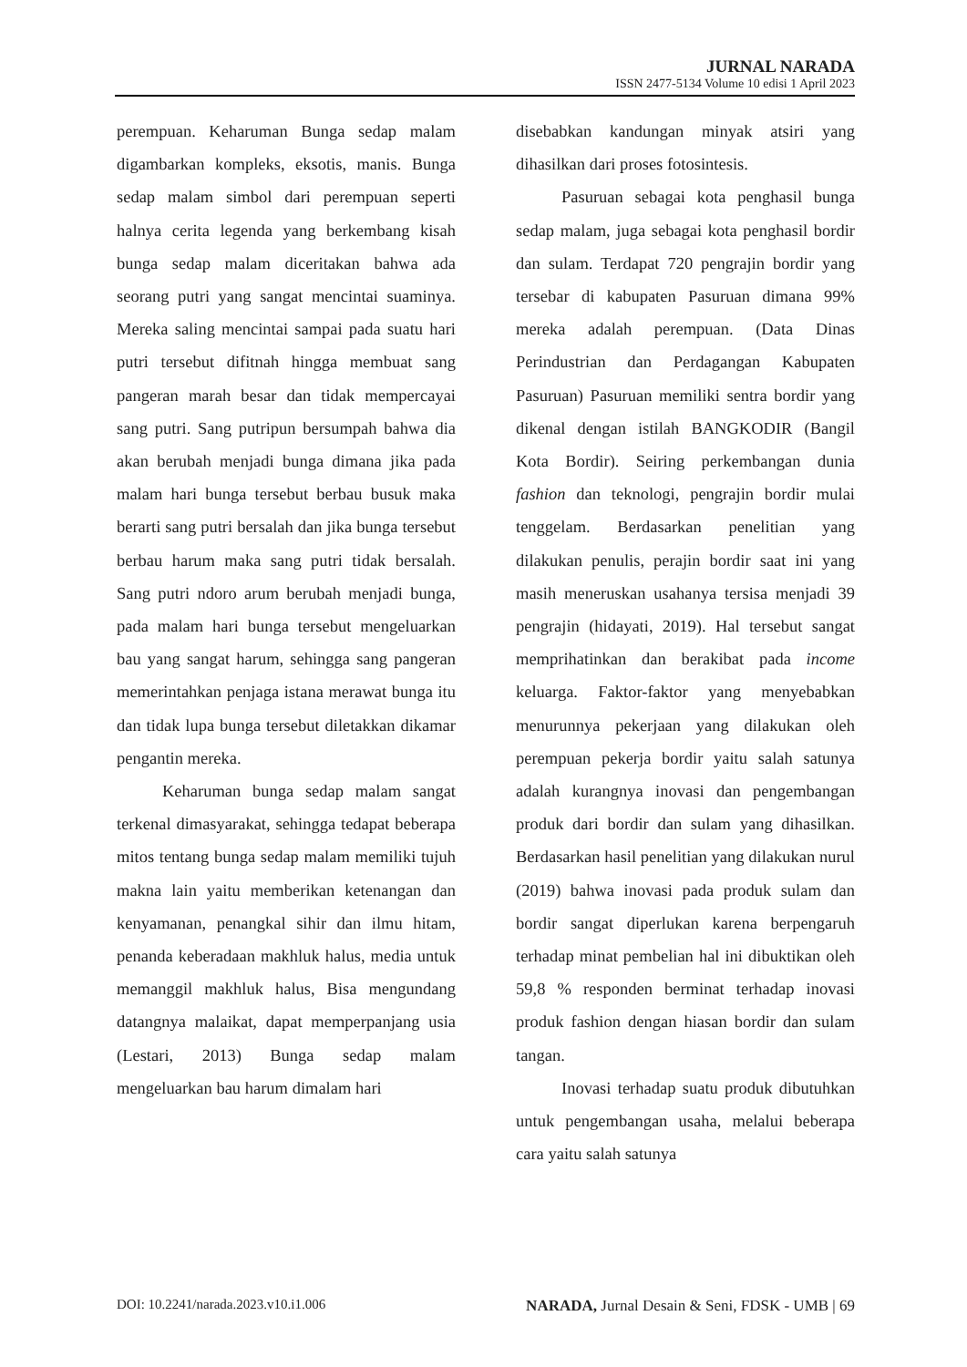JURNAL NARADA
ISSN 2477-5134 Volume 10 edisi 1 April 2023
perempuan. Keharuman Bunga sedap malam digambarkan kompleks, eksotis, manis. Bunga sedap malam simbol dari perempuan seperti halnya cerita legenda yang berkembang kisah bunga sedap malam diceritakan bahwa ada seorang putri yang sangat mencintai suaminya. Mereka saling mencintai sampai pada suatu hari putri tersebut difitnah hingga membuat sang pangeran marah besar dan tidak mempercayai sang putri. Sang putripun bersumpah bahwa dia akan berubah menjadi bunga dimana jika pada malam hari bunga tersebut berbau busuk maka berarti sang putri bersalah dan jika bunga tersebut berbau harum maka sang putri tidak bersalah. Sang putri ndoro arum berubah menjadi bunga, pada malam hari bunga tersebut mengeluarkan bau yang sangat harum, sehingga sang pangeran memerintahkan penjaga istana merawat bunga itu dan tidak lupa bunga tersebut diletakkan dikamar pengantin mereka.
Keharuman bunga sedap malam sangat terkenal dimasyarakat, sehingga tedapat beberapa mitos tentang bunga sedap malam memiliki tujuh makna lain yaitu memberikan ketenangan dan kenyamanan, penangkal sihir dan ilmu hitam, penanda keberadaan makhluk halus, media untuk memanggil makhluk halus, Bisa mengundang datangnya malaikat, dapat memperpanjang usia (Lestari, 2013) Bunga sedap malam mengeluarkan bau harum dimalam hari
disebabkan kandungan minyak atsiri yang dihasilkan dari proses fotosintesis.
Pasuruan sebagai kota penghasil bunga sedap malam, juga sebagai kota penghasil bordir dan sulam. Terdapat 720 pengrajin bordir yang tersebar di kabupaten Pasuruan dimana 99% mereka adalah perempuan. (Data Dinas Perindustrian dan Perdagangan Kabupaten Pasuruan) Pasuruan memiliki sentra bordir yang dikenal dengan istilah BANGKODIR (Bangil Kota Bordir). Seiring perkembangan dunia fashion dan teknologi, pengrajin bordir mulai tenggelam. Berdasarkan penelitian yang dilakukan penulis, perajin bordir saat ini yang masih meneruskan usahanya tersisa menjadi 39 pengrajin (hidayati, 2019). Hal tersebut sangat memprihatinkan dan berakibat pada income keluarga. Faktor-faktor yang menyebabkan menurunnya pekerjaan yang dilakukan oleh perempuan pekerja bordir yaitu salah satunya adalah kurangnya inovasi dan pengembangan produk dari bordir dan sulam yang dihasilkan. Berdasarkan hasil penelitian yang dilakukan nurul (2019) bahwa inovasi pada produk sulam dan bordir sangat diperlukan karena berpengaruh terhadap minat pembelian hal ini dibuktikan oleh 59,8 % responden berminat terhadap inovasi produk fashion dengan hiasan bordir dan sulam tangan.
Inovasi terhadap suatu produk dibutuhkan untuk pengembangan usaha, melalui beberapa cara yaitu salah satunya
DOI: 10.2241/narada.2023.v10.i1.006 NARADA, Jurnal Desain & Seni, FDSK - UMB | 69